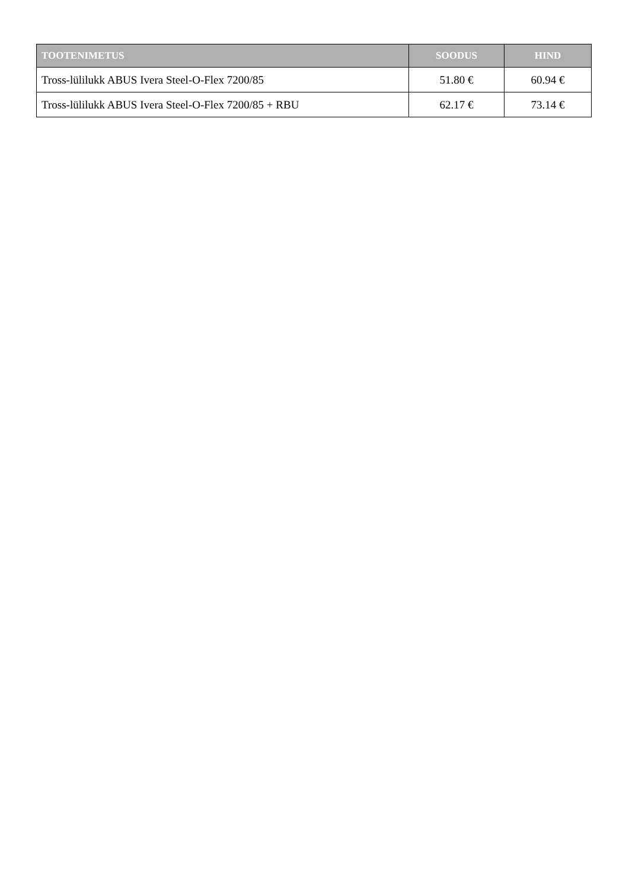| TOOTENIMETUS | SOODUS | HIND |
| --- | --- | --- |
| Tross-lülilukk ABUS Ivera Steel-O-Flex 7200/85 | 51.80 € | 60.94 € |
| Tross-lülilukk ABUS Ivera Steel-O-Flex 7200/85 + RBU | 62.17 € | 73.14 € |